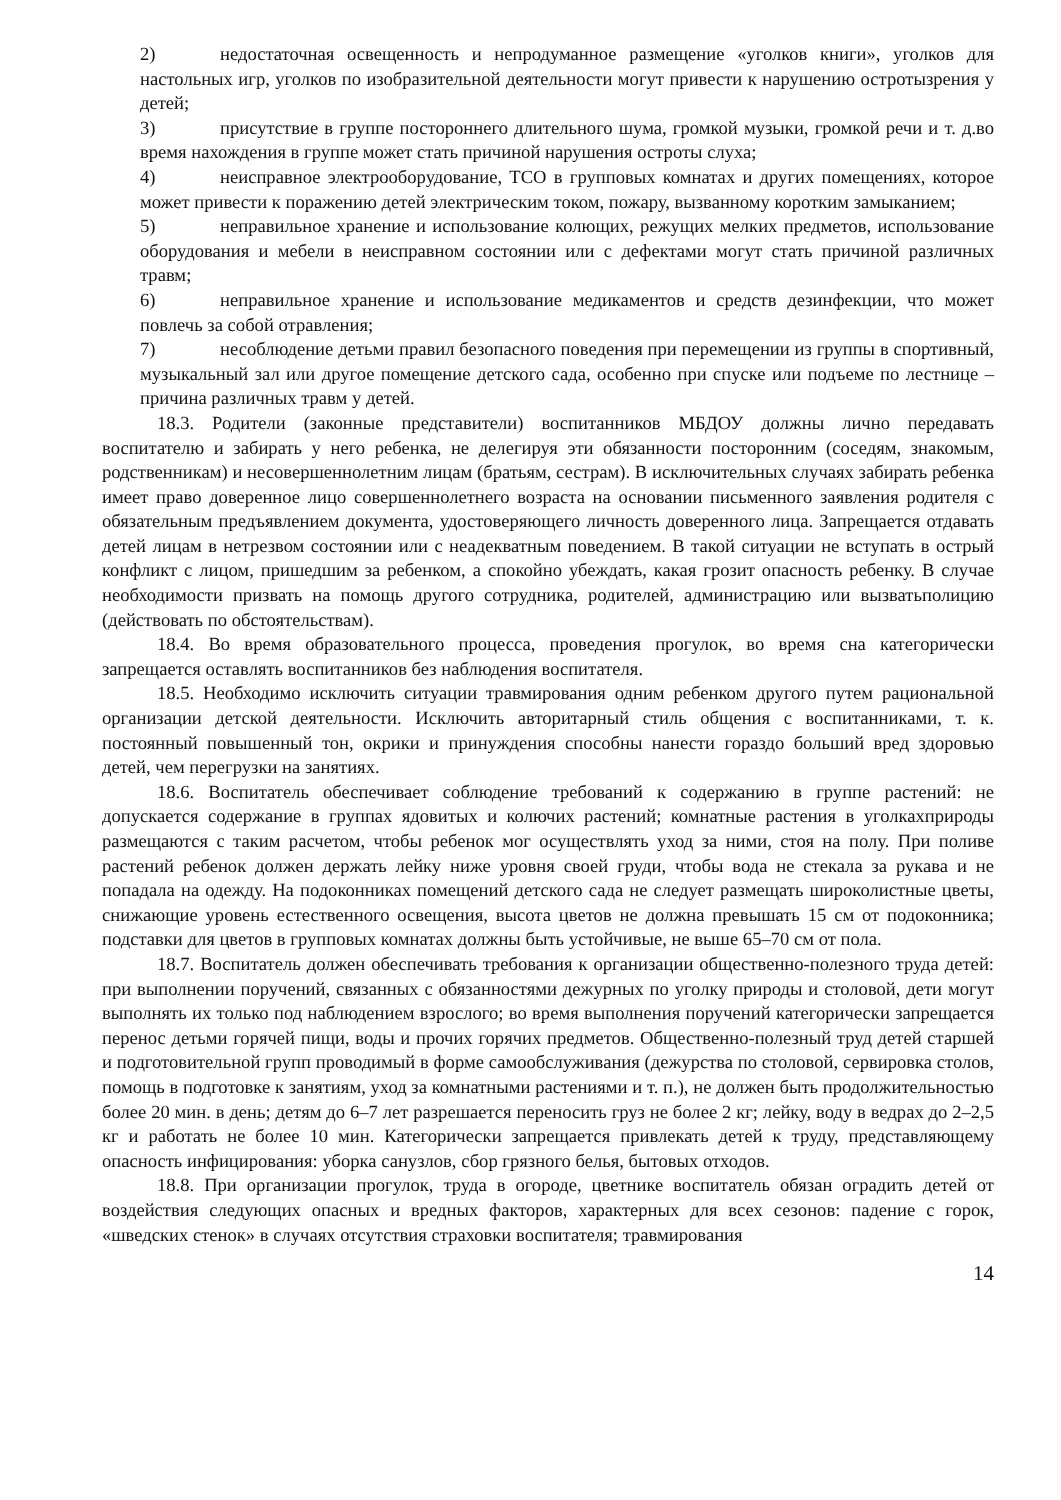2) недостаточная освещенность и непродуманное размещение «уголков книги», уголков для настольных игр, уголков по изобразительной деятельности могут привести к нарушению остротызрения у детей;
3) присутствие в группе постороннего длительного шума, громкой музыки, громкой речи и т. д.во время нахождения в группе может стать причиной нарушения остроты слуха;
4) неисправное электрооборудование, ТСО в групповых комнатах и других помещениях, которое может привести к поражению детей электрическим током, пожару, вызванному коротким замыканием;
5) неправильное хранение и использование колющих, режущих мелких предметов, использование оборудования и мебели в неисправном состоянии или с дефектами могут стать причиной различных травм;
6) неправильное хранение и использование медикаментов и средств дезинфекции, что может повлечь за собой отравления;
7) несоблюдение детьми правил безопасного поведения при перемещении из группы в спортивный, музыкальный зал или другое помещение детского сада, особенно при спуске или подъеме по лестнице – причина различных травм у детей.
18.3. Родители (законные представители) воспитанников МБДОУ должны лично передавать воспитателю и забирать у него ребенка, не делегируя эти обязанности посторонним (соседям, знакомым, родственникам) и несовершеннолетним лицам (братьям, сестрам). В исключительных случаях забирать ребенка имеет право доверенное лицо совершеннолетнего возраста на основании письменного заявления родителя с обязательным предъявлением документа, удостоверяющего личность доверенного лица. Запрещается отдавать детей лицам в нетрезвом состоянии или с неадекватным поведением. В такой ситуации не вступать в острый конфликт с лицом, пришедшим за ребенком, а спокойно убеждать, какая грозит опасность ребенку. В случае необходимости призвать на помощь другого сотрудника, родителей, администрацию или вызватьполицию (действовать по обстоятельствам).
18.4. Во время образовательного процесса, проведения прогулок, во время сна категорически запрещается оставлять воспитанников без наблюдения воспитателя.
18.5. Необходимо исключить ситуации травмирования одним ребенком другого путем рациональной организации детской деятельности. Исключить авторитарный стиль общения с воспитанниками, т. к. постоянный повышенный тон, окрики и принуждения способны нанести гораздо больший вред здоровью детей, чем перегрузки на занятиях.
18.6. Воспитатель обеспечивает соблюдение требований к содержанию в группе растений: не допускается содержание в группах ядовитых и колючих растений; комнатные растения в уголкахприроды размещаются с таким расчетом, чтобы ребенок мог осуществлять уход за ними, стоя на полу. При поливе растений ребенок должен держать лейку ниже уровня своей груди, чтобы вода не стекала за рукава и не попадала на одежду. На подоконниках помещений детского сада не следует размещать широколистные цветы, снижающие уровень естественного освещения, высота цветов не должна превышать 15 см от подоконника; подставки для цветов в групповых комнатах должны быть устойчивые, не выше 65–70 см от пола.
18.7. Воспитатель должен обеспечивать требования к организации общественно-полезного труда детей: при выполнении поручений, связанных с обязанностями дежурных по уголку природы и столовой, дети могут выполнять их только под наблюдением взрослого; во время выполнения поручений категорически запрещается перенос детьми горячей пищи, воды и прочих горячих предметов. Общественно-полезный труд детей старшей и подготовительной групп проводимый в форме самообслуживания (дежурства по столовой, сервировка столов, помощь в подготовке к занятиям, уход за комнатными растениями и т. п.), не должен быть продолжительностью более 20 мин. в день; детям до 6–7 лет разрешается переносить груз не более 2 кг; лейку, воду в ведрах до 2–2,5 кг и работать не более 10 мин. Категорически запрещается привлекать детей к труду, представляющему опасность инфицирования: уборка санузлов, сбор грязного белья, бытовых отходов.
18.8. При организации прогулок, труда в огороде, цветнике воспитатель обязан оградить детей от воздействия следующих опасных и вредных факторов, характерных для всех сезонов: падение с горок, «шведских стенок» в случаях отсутствия страховки воспитателя; травмирования
14